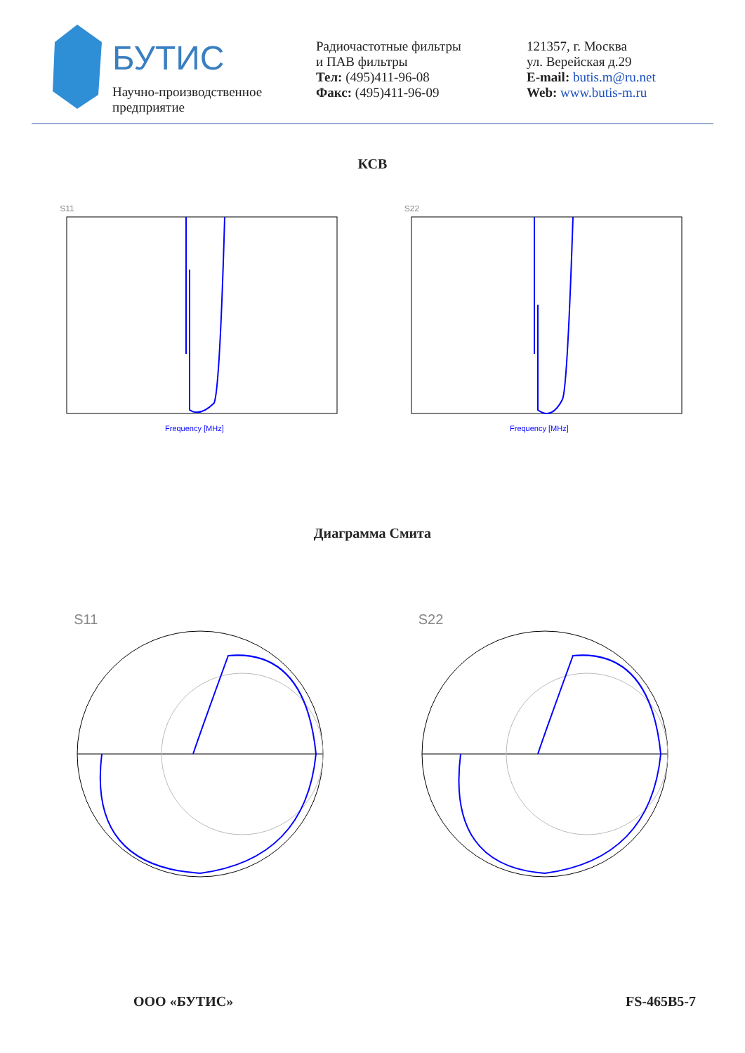БУТИС
Научно-производственное
предприятие
Радиочастотные фильтры
и ПАВ фильтры
Тел: (495)411-96-08
Факс: (495)411-96-09
121357, г. Москва
ул. Верейская д.29
E-mail: butis.m@ru.net
Web: www.butis-m.ru
КСВ
S11
Frequency [MHz]
S22
Frequency [MHz]
Диаграмма Смита
S11 S22
ООО «БУТИС» FS-465B5-7